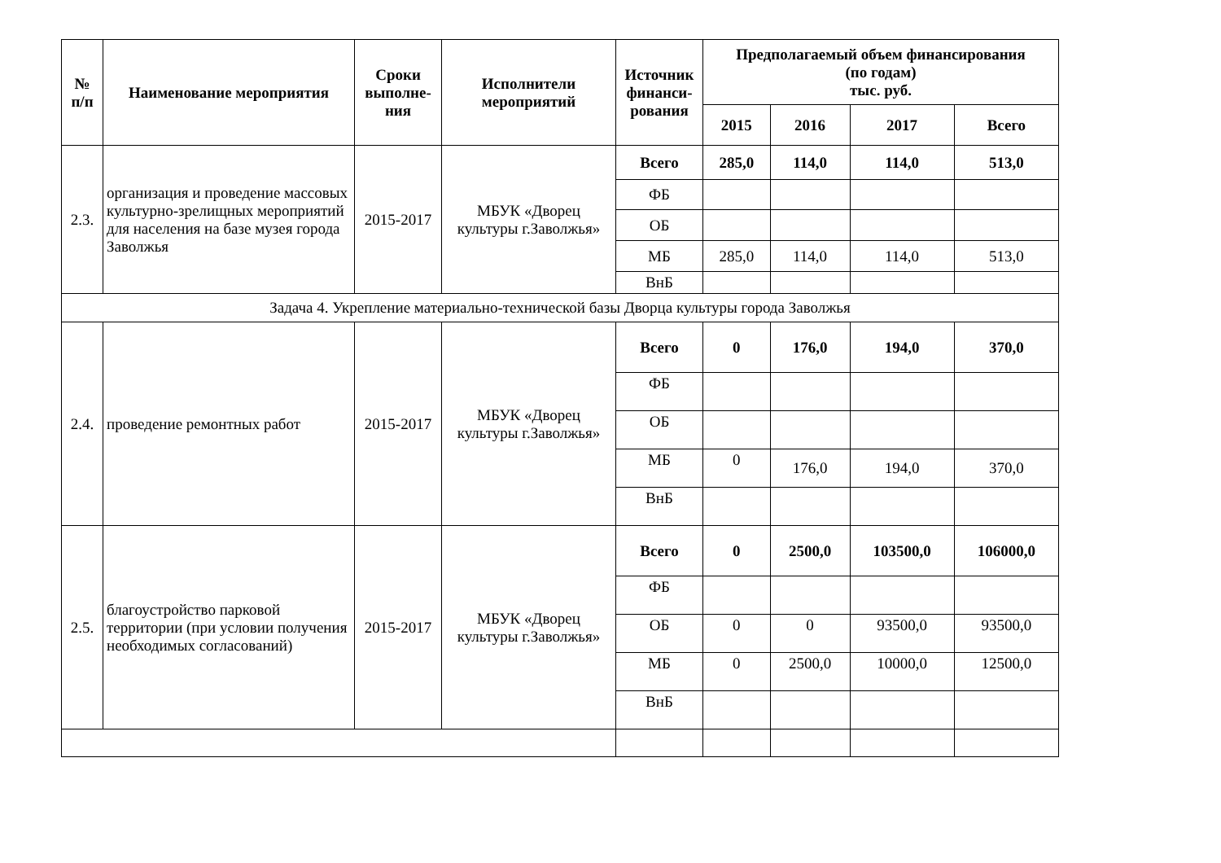| № п/п | Наименование мероприятия | Сроки выполне- ния | Исполнители мероприятий | Источник финанси- рования | Предполагаемый объем финансирования (по годам) тыс. руб. | | | |
| --- | --- | --- | --- | --- | --- | --- | --- | --- |
| | | | | | 2015 | 2016 | 2017 | Всего |
| 2.3. | организация и проведение массовых культурно-зрелищных мероприятий для населения на базе музея города Заволжья | 2015-2017 | МБУК «Дворец культуры г.Заволжья» | Всего | 285,0 | 114,0 | 114,0 | 513,0 |
| | | | | ФБ | | | | |
| | | | | ОБ | | | | |
| | | | | МБ | 285,0 | 114,0 | 114,0 | 513,0 |
| | | | | ВнБ | | | | |
| Задача 4. Укрепление материально-технической базы Дворца культуры города Заволжья | | | | | | | | |
| 2.4. | проведение ремонтных работ | 2015-2017 | МБУК «Дворец культуры г.Заволжья» | Всего | 0 | 176,0 | 194,0 | 370,0 |
| | | | | ФБ | | | | |
| | | | | ОБ | | | | |
| | | | | МБ | 0 | 176,0 | 194,0 | 370,0 |
| | | | | ВнБ | | | | |
| 2.5. | благоустройство парковой территории (при условии получения необходимых согласований) | 2015-2017 | МБУК «Дворец культуры г.Заволжья» | Всего | 0 | 2500,0 | 103500,0 | 106000,0 |
| | | | | ФБ | | | | |
| | | | | ОБ | 0 | 0 | 93500,0 | 93500,0 |
| | | | | МБ | 0 | 2500,0 | 10000,0 | 12500,0 |
| | | | | ВнБ | | | | |